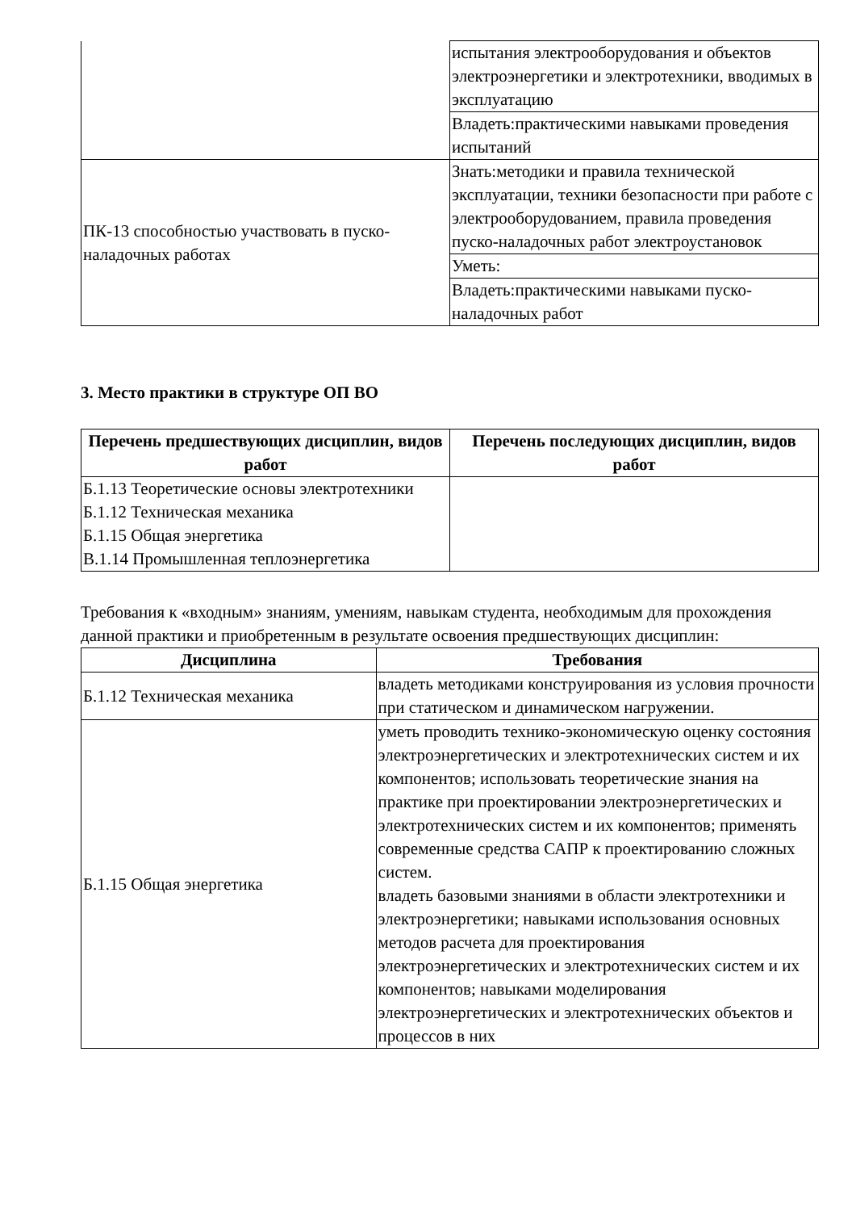| | испытания электрооборудования и объектов электроэнергетики и электротехники, вводимых в эксплуатацию |
| | Владеть:практическими навыками проведения испытаний |
| ПК-13 способностью участвовать в пуско-наладочных работах | Знать:методики и правила технической эксплуатации, техники безопасности при работе с электрооборудованием, правила проведения пуско-наладочных работ электроустановок |
| | Уметь: |
| | Владеть:практическими навыками пуско-наладочных работ |
3. Место практики в структуре ОП ВО
| Перечень предшествующих дисциплин, видов работ | Перечень последующих дисциплин, видов работ |
| --- | --- |
| Б.1.13 Теоретические основы электротехники Б.1.12 Техническая механика Б.1.15 Общая энергетика В.1.14 Промышленная теплоэнергетика | |
Требования к «входным» знаниям, умениям, навыкам студента, необходимым для прохождения данной практики и приобретенным в результате освоения предшествующих дисциплин:
| Дисциплина | Требования |
| --- | --- |
| Б.1.12 Техническая механика | владеть методиками конструирования из условия прочности при статическом и динамическом нагружении. |
| Б.1.15 Общая энергетика | уметь проводить технико-экономическую оценку состояния электроэнергетических и электротехнических систем и их компонентов; использовать теоретические знания на практике при проектировании электроэнергетических и электротехнических систем и их компонентов; применять современные средства САПР к проектированию сложных систем. владеть базовыми знаниями в области электротехники и электроэнергетики; навыками использования основных методов расчета для проектирования электроэнергетических и электротехнических систем и их компонентов; навыками моделирования электроэнергетических и электротехнических объектов и процессов в них |